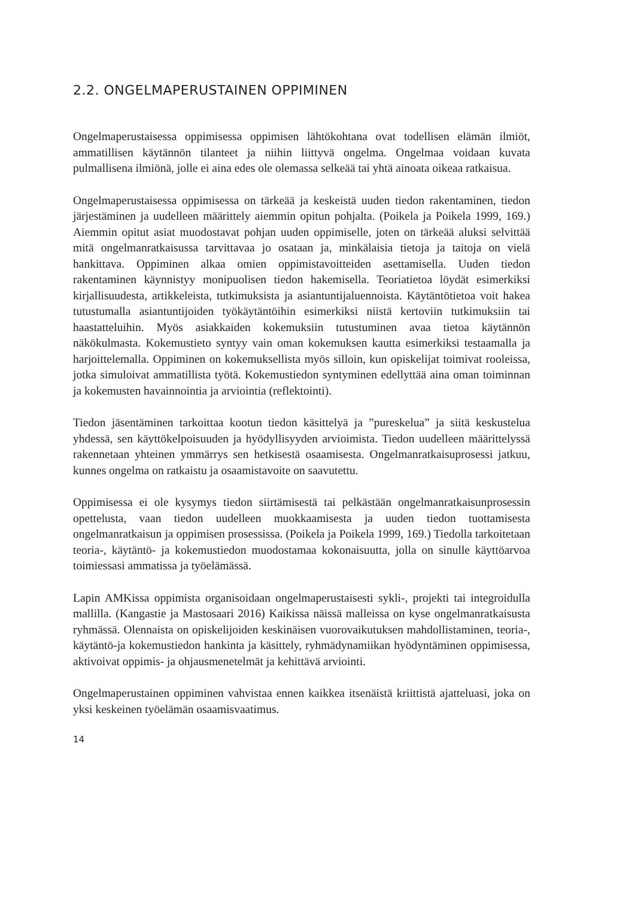2.2. ONGELMAPERUSTAINEN OPPIMINEN
Ongelmaperustaisessa oppimisessa oppimisen lähtökohtana ovat todellisen elämän ilmiöt, ammatillisen käytännön tilanteet ja niihin liittyvä ongelma. Ongelmaa voidaan kuvata pulmallisena ilmiönä, jolle ei aina edes ole olemassa selkeää tai yhtä ainoata oikeaa ratkaisua.
Ongelmaperustaisessa oppimisessa on tärkeää ja keskeistä uuden tiedon rakentaminen, tiedon järjestäminen ja uudelleen määrittely aiemmin opitun pohjalta. (Poikela ja Poikela 1999, 169.) Aiemmin opitut asiat muodostavat pohjan uuden oppimiselle, joten on tärkeää aluksi selvittää mitä ongelmanratkaisussa tarvittavaa jo osataan ja, minkälaisia tietoja ja taitoja on vielä hankittava. Oppiminen alkaa omien oppimistavoitteiden asettamisella. Uuden tiedon rakentaminen käynnistyy monipuolisen tiedon hakemisella. Teoriatietoa löydät esimerkiksi kirjallisuudesta, artikkeleista, tutkimuksista ja asiantuntijaluennoista. Käytäntötietoa voit hakea tutustumalla asiantuntijoiden työkäytäntöihin esimerkiksi niistä kertoviin tutkimuksiin tai haastatteluihin. Myös asiakkaiden kokemuksiin tutustuminen avaa tietoa käytännön näkökulmasta. Kokemustieto syntyy vain oman kokemuksen kautta esimerkiksi testaamalla ja harjoittelemalla. Oppiminen on kokemuksellista myös silloin, kun opiskelijat toimivat rooleissa, jotka simuloivat ammatillista työtä. Kokemustiedon syntyminen edellyttää aina oman toiminnan ja kokemusten havainnointia ja arviointia (reflektointi).
Tiedon jäsentäminen tarkoittaa kootun tiedon käsittelyä ja ”pureskelua” ja siitä keskustelua yhdessä, sen käyttökelpoisuuden ja hyödyllisyyden arvioimista. Tiedon uudelleen määrittelyssä rakennetaan yhteinen ymmärrys sen hetkisestä osaamisesta. Ongelmanratkaisuprosessi jatkuu, kunnes ongelma on ratkaistu ja osaamistavoite on saavutettu.
Oppimisessa ei ole kysymys tiedon siirtämisestä tai pelkästään ongelmanratkaisunprosessin opettelusta, vaan tiedon uudelleen muokkaamisesta ja uuden tiedon tuottamisesta ongelmanratkaisun ja oppimisen prosessissa. (Poikela ja Poikela 1999, 169.) Tiedolla tarkoitetaan teoria-, käytäntö- ja kokemustiedon muodostamaa kokonaisuutta, jolla on sinulle käyttöarvoa toimiessasi ammatissa ja työelämässä.
Lapin AMKissa oppimista organisoidaan ongelmaperustaisesti sykli-, projekti tai integroidulla mallilla. (Kangastie ja Mastosaari 2016) Kaikissa näissä malleissa on kyse ongelmanratkaisusta ryhmässä. Olennaista on opiskelijoiden keskinäisen vuorovaikutuksen mahdollistaminen, teoria-, käytäntö-ja kokemustiedon hankinta ja käsittely, ryhmädynamiikan hyödyntäminen oppimisessa, aktivoivat oppimis- ja ohjausmenetelmät ja kehittävä arviointi.
Ongelmaperustainen oppiminen vahvistaa ennen kaikkea itsenäistä kriittistä ajatteluasi, joka on yksi keskeinen työelämän osaamisvaatimus.
14